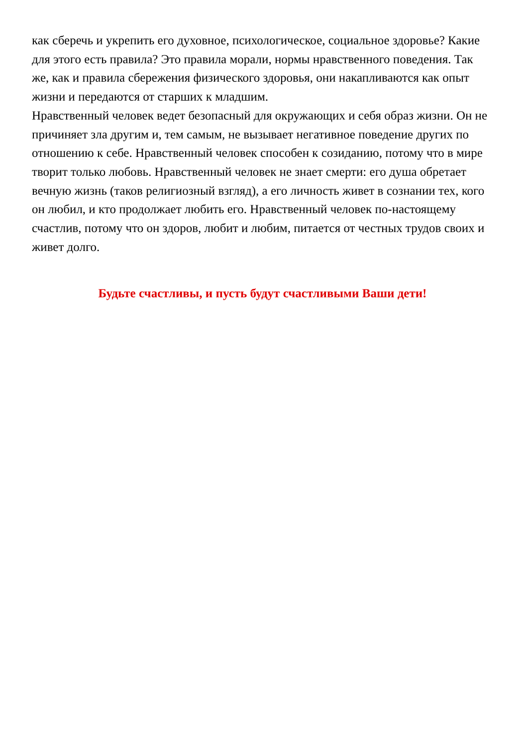как сберечь и укрепить его духовное, психологическое, социальное здоровье? Какие для этого есть правила? Это правила морали, нормы нравственного поведения. Так же, как и правила сбережения физического здоровья, они накапливаются как опыт жизни и передаются от старших к младшим.
Нравственный человек ведет безопасный для окружающих и себя образ жизни. Он не причиняет зла другим и, тем самым, не вызывает негативное поведение других по отношению к себе. Нравственный человек способен к созиданию, потому что в мире творит только любовь. Нравственный человек не знает смерти: его душа обретает вечную жизнь (таков религиозный взгляд), а его личность живет в сознании тех, кого он любил, и кто продолжает любить его. Нравственный человек по-настоящему счастлив, потому что он здоров, любит и любим, питается от честных трудов своих и живет долго.
Будьте счастливы, и пусть будут счастливыми Ваши дети!